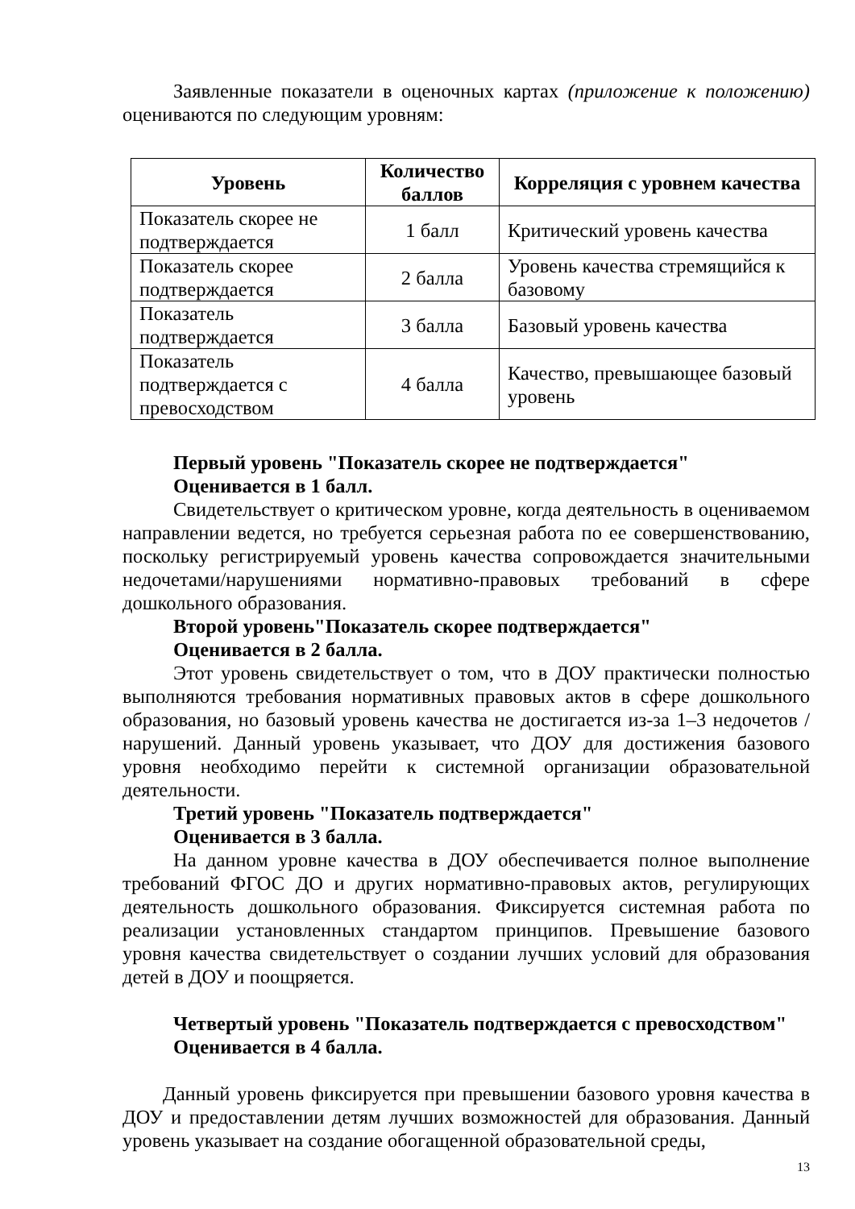Заявленные показатели в оценочных картах (приложение к положению) оцениваются по следующим уровням:
| Уровень | Количество баллов | Корреляция с уровнем качества |
| --- | --- | --- |
| Показатель скорее не подтверждается | 1 балл | Критический уровень качества |
| Показатель скорее подтверждается | 2 балла | Уровень качества стремящийся к базовому |
| Показатель подтверждается | 3 балла | Базовый уровень качества |
| Показатель подтверждается с превосходством | 4 балла | Качество, превышающее базовый уровень |
Первый уровень "Показатель скорее не подтверждается"
Оценивается в 1 балл.
Свидетельствует о критическом уровне, когда деятельность в оцениваемом направлении ведется, но требуется серьезная работа по ее совершенствованию, поскольку регистрируемый уровень качества сопровождается значительными недочетами/нарушениями нормативно-правовых требований в сфере дошкольного образования.
Второй уровень"Показатель скорее подтверждается"
Оценивается в 2 балла.
Этот уровень свидетельствует о том, что в ДОУ практически полностью выполняются требования нормативных правовых актов в сфере дошкольного образования, но базовый уровень качества не достигается из-за 1–3 недочетов /нарушений. Данный уровень указывает, что ДОУ для достижения базового уровня необходимо перейти к системной организации образовательной деятельности.
Третий уровень "Показатель подтверждается"
Оценивается в 3 балла.
На данном уровне качества в ДОУ обеспечивается полное выполнение требований ФГОС ДО и других нормативно-правовых актов, регулирующих деятельность дошкольного образования. Фиксируется системная работа по реализации установленных стандартом принципов. Превышение базового уровня качества свидетельствует о создании лучших условий для образования детей в ДОУ и поощряется.
Четвертый уровень "Показатель подтверждается с превосходством"
Оценивается в 4 балла.
Данный уровень фиксируется при превышении базового уровня качества в ДОУ и предоставлении детям лучших возможностей для образования. Данный уровень указывает на создание обогащенной образовательной среды,
13